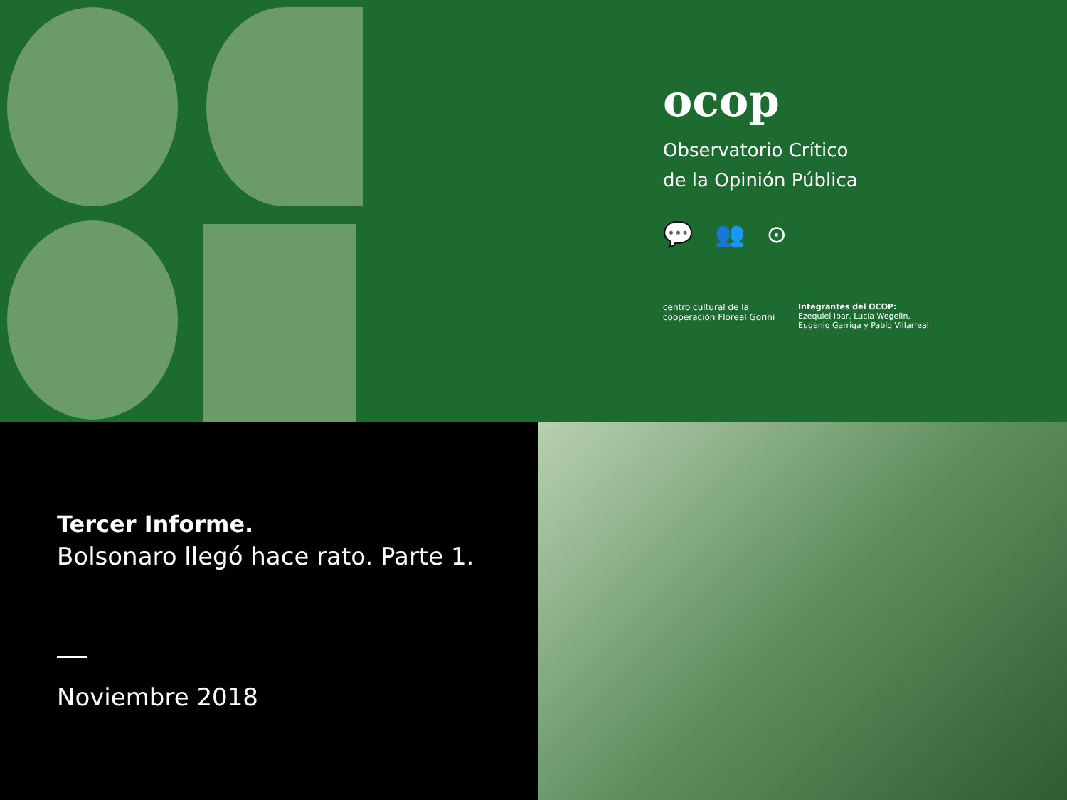ocop
Observatorio Crítico
de la Opinión Pública
💬 👥 ⊙
centro cultural de la cooperación Floreal Gorini
Integrantes del OCOP:
Ezequiel Ipar, Lucía Wegelin,
Eugenio Garriga y Pablo Villarreal.
Tercer Informe.
Bolsonaro llegó hace rato. Parte 1.
Noviembre 2018